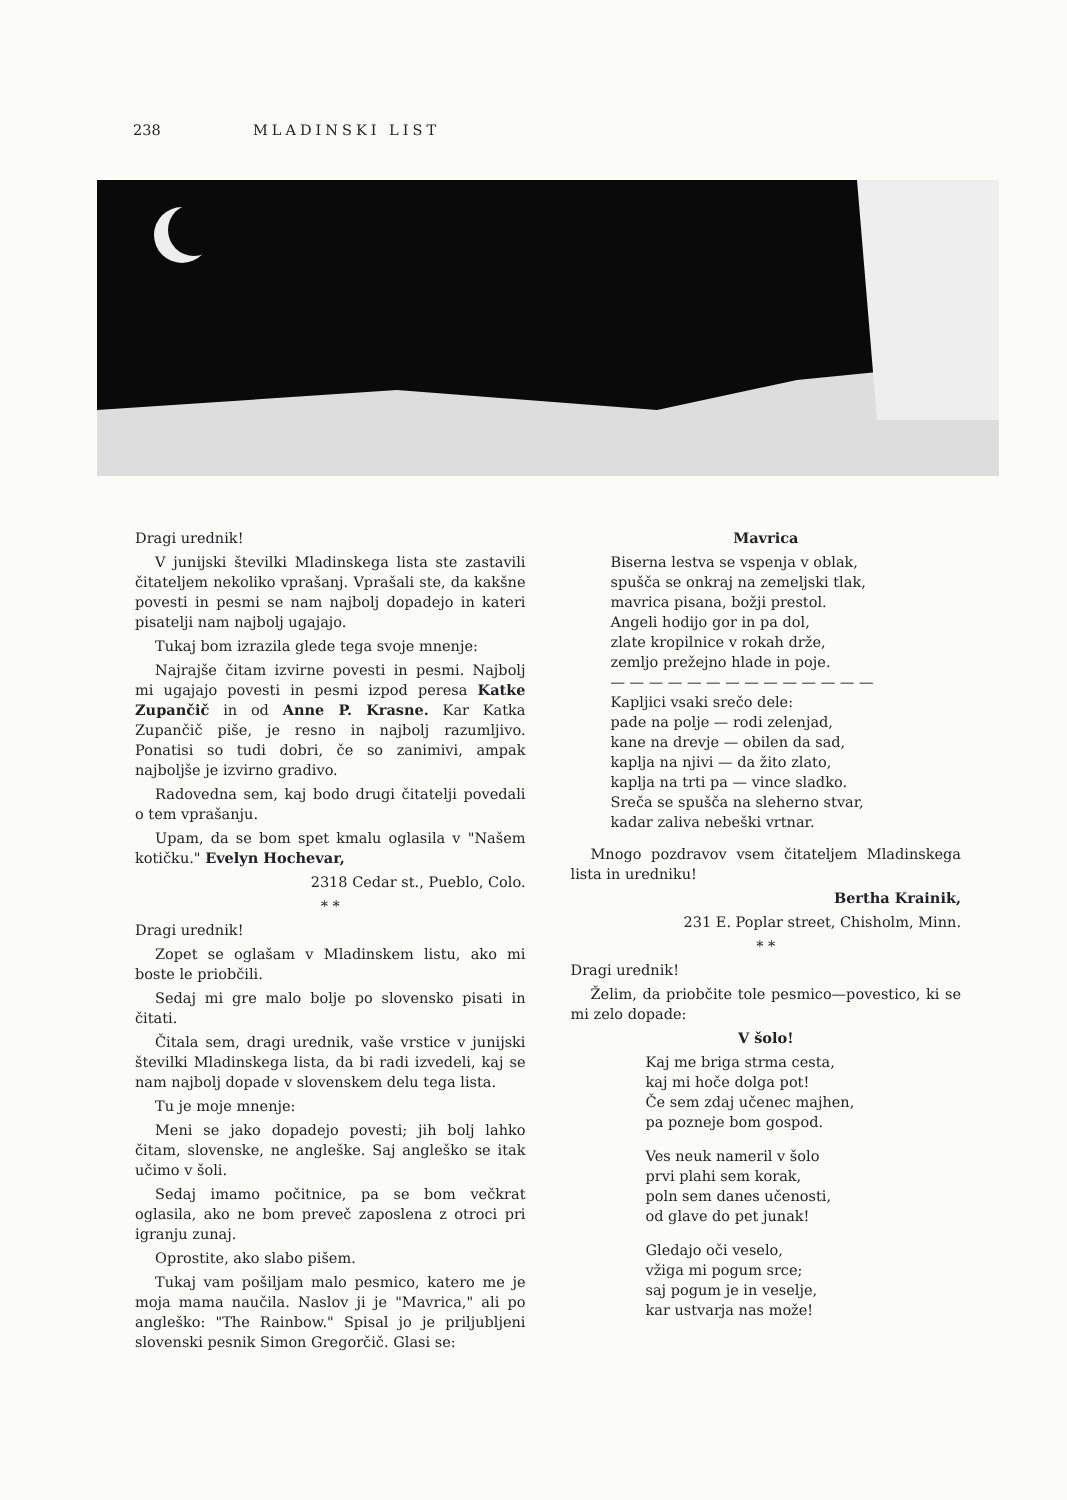238 MLADINSKI LIST
Dragi urednik!
V junijski številki Mladinskega lista ste zastavili čitateljem nekoliko vprašanj. Vprašali ste, da kakšne povesti in pesmi se nam najbolj dopadejo in kateri pisatelji nam najbolj ugajajo.
Tukaj bom izrazila glede tega svoje mnenje:
Najrajše čitam izvirne povesti in pesmi. Najbolj mi ugajajo povesti in pesmi izpod peresa Katke Zupančič in od Anne P. Krasne. Kar Katka Zupančič piše, je resno in najbolj razumljivo. Ponatisi so tudi dobri, če so zanimivi, ampak najboljše je izvirno gradivo.
Radovedna sem, kaj bodo drugi čitatelji povedali o tem vprašanju.
Upam, da se bom spet kmalu oglasila v "Našem kotičku." Evelyn Hochevar,
2318 Cedar st., Pueblo, Colo.
* *
Dragi urednik!
Zopet se oglašam v Mladinskem listu, ako mi boste le priobčili.
Sedaj mi gre malo bolje po slovensko pisati in čitati.
Čitala sem, dragi urednik, vaše vrstice v junijski številki Mladinskega lista, da bi radi izvedeli, kaj se nam najbolj dopade v slovenskem delu tega lista.
Tu je moje mnenje:
Meni se jako dopadejo povesti; jih bolj lahko čitam, slovenske, ne angleške. Saj angleško se itak učimo v šoli.
Sedaj imamo počitnice, pa se bom večkrat oglasila, ako ne bom preveč zaposlena z otroci pri igranju zunaj.
Oprostite, ako slabo pišem.
Tukaj vam pošiljam malo pesmico, katero me je moja mama naučila. Naslov ji je "Mavrica," ali po angleško: "The Rainbow." Spisal jo je priljubljeni slovenski pesnik Simon Gregorčič. Glasi se:
Mavrica
Biserna lestva se vspenja v oblak,
spušča se onkraj na zemeljski tlak,
mavrica pisana, božji prestol.
Angeli hodijo gor in pa dol,
zlate kropilnice v rokah drže,
zemljo prežejno hlade in poje.
— — — — — — — — — — — — — —
Kapljici vsaki srečo dele:
pade na polje — rodi zelenjad,
kane na drevje — obilen da sad,
kaplja na njivi — da žito zlato,
kaplja na trti pa — vince sladko.
Sreča se spušča na sleherno stvar,
kadar zaliva nebeški vrtnar.
Mnogo pozdravov vsem čitateljem Mladinskega lista in uredniku!
Bertha Krainik,
231 E. Poplar street, Chisholm, Minn.
* *
Dragi urednik!
Želim, da priobčite tole pesmico—povestico, ki se mi zelo dopade:
V šolo!
Kaj me briga strma cesta,
kaj mi hoče dolga pot!
Če sem zdaj učenec majhen,
pa pozneje bom gospod.
Ves neuk nameril v šolo
prvi plahi sem korak,
poln sem danes učenosti,
od glave do pet junak!
Gledajo oči veselo,
vžiga mi pogum srce;
saj pogum je in veselje,
kar ustvarja nas može!